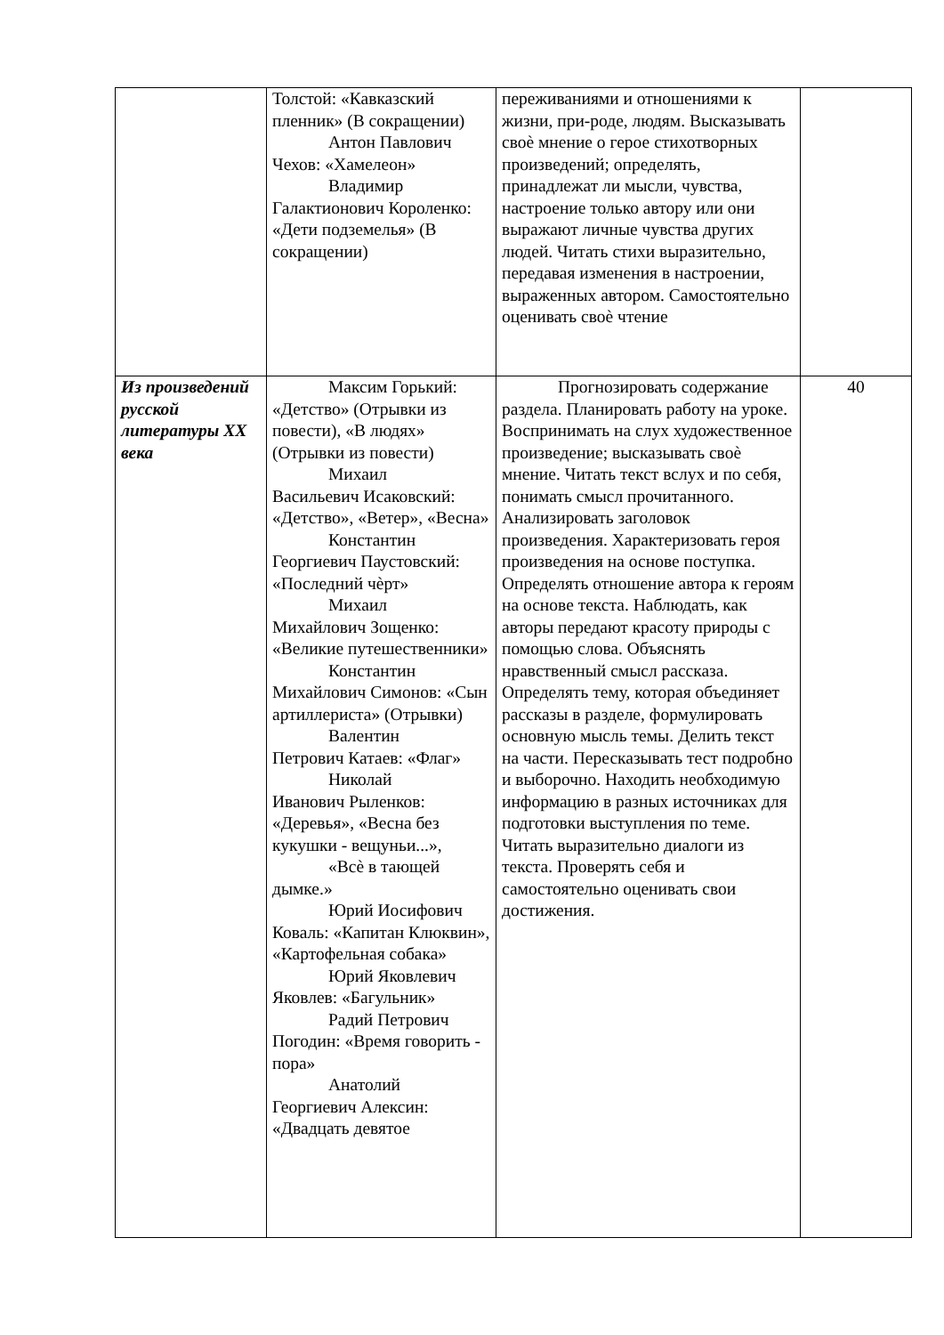| | Толстой: «Кавказский пленник» (В сокращении) Антон Павлович Чехов: «Хамелеон» Владимир Галактионович Короленко: «Дети подземелья» (В сокращении) | переживаниями и отношениями к жизни, при-роде, людям. Высказывать своѐ мнение о герое стихотворных произведений; определять, принадлежат ли мысли, чувства, настроение только автору или они выражают личные чувства других людей. Читать стихи выразительно, передавая изменения в настроении, выраженных автором. Самостоятельно оценивать своѐ чтение | |
| Из произведений русской литературы XX века | Максим Горький: «Детство» (Отрывки из повести), «В людях» (Отрывки из повести) Михаил Васильевич Исаковский: «Детство», «Ветер», «Весна» Константин Георгиевич Паустовский: «Последний чѐрт» Михаил Михайлович Зощенко: «Великие путешественники» Константин Михайлович Симонов: «Сын артиллериста» (Отрывки) Валентин Петрович Катаев: «Флаг» Николай Иванович Рыленков: «Деревья», «Весна без кукушки - вещуньи...», «Всѐ в тающей дымке.» Юрий Иосифович Коваль: «Капитан Клюквин», «Картофельная собака» Юрий Яковлевич Яковлев: «Багульник» Радий Петрович Погодин: «Время говорить - пора» Анатолий Георгиевич Алексин: «Двадцать девятое | Прогнозировать содержание раздела. Планировать работу на уроке. Воспринимать на слух художественное произведение; высказывать своѐ мнение. Читать текст вслух и по себя, понимать смысл прочитанного. Анализировать заголовок произведения. Характеризовать героя произведения на основе поступка. Определять отношение автора к героям на основе текста. Наблюдать, как авторы передают красоту природы с помощью слова. Объяснять нравственный смысл рассказа. Определять тему, которая объединяет рассказы в разделе, формулировать основную мысль темы. Делить текст на части. Пересказывать тест подробно и выборочно. Находить необходимую информацию в разных источниках для подготовки выступления по теме. Читать выразительно диалоги из текста. Проверять себя и самостоятельно оценивать свои достижения. | 40 |